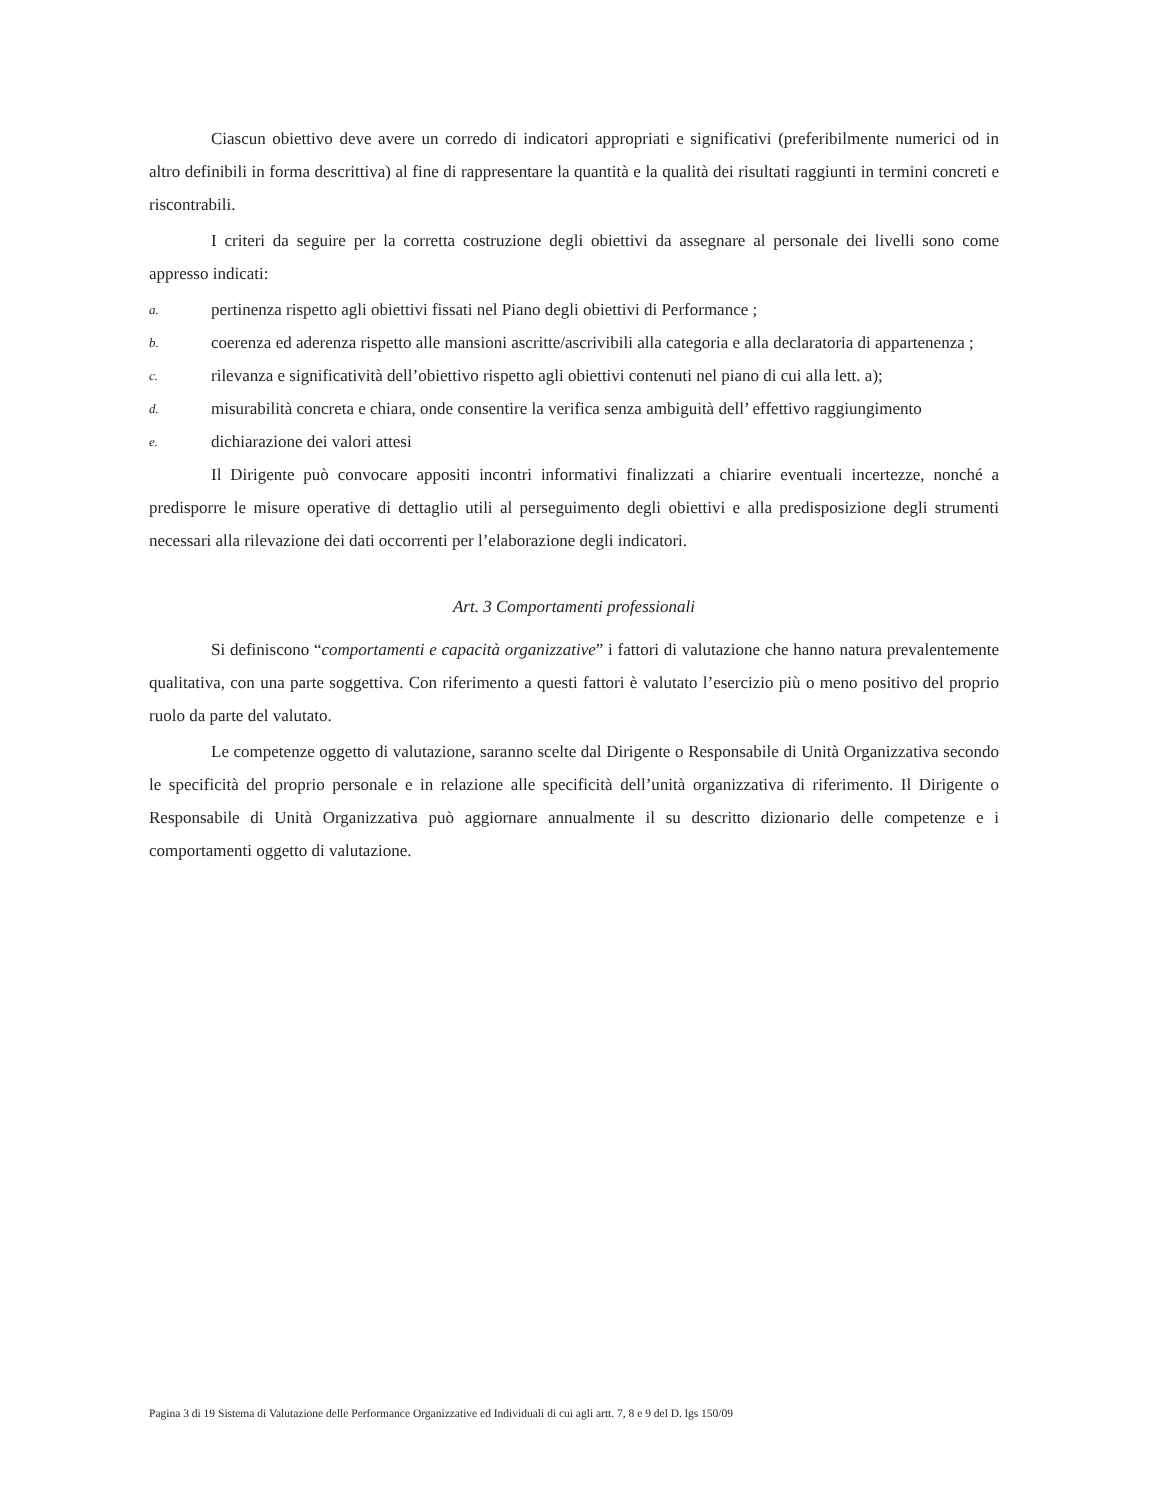Ciascun obiettivo deve avere un corredo di indicatori appropriati e significativi (preferibilmente numerici od in altro definibili in forma descrittiva) al fine di rappresentare la quantità e la qualità dei risultati raggiunti in termini concreti e riscontrabili.
I criteri da seguire per la corretta costruzione degli obiettivi da assegnare al personale dei livelli sono come appresso indicati:
a. pertinenza rispetto agli obiettivi fissati nel Piano degli obiettivi di Performance ;
b. coerenza ed aderenza rispetto alle mansioni ascritte/ascrivibili alla categoria e alla declaratoria di appartenenza ;
c. rilevanza e significatività dell’obiettivo rispetto agli obiettivi contenuti nel piano di cui alla lett. a);
d. misurabilità concreta e chiara, onde consentire la verifica senza ambiguità dell’ effettivo raggiungimento
e. dichiarazione dei valori attesi
Il Dirigente può convocare appositi incontri informativi finalizzati a chiarire eventuali incertezze, nonché a predisporre le misure operative di dettaglio utili al perseguimento degli obiettivi e alla predisposizione degli strumenti necessari alla rilevazione dei dati occorrenti per l’elaborazione degli indicatori.
Art. 3 Comportamenti professionali
Si definiscono “comportamenti e capacità organizzative” i fattori di valutazione che hanno natura prevalentemente qualitativa, con una parte soggettiva. Con riferimento a questi fattori è valutato l’esercizio più o meno positivo del proprio ruolo da parte del valutato.
Le competenze oggetto di valutazione, saranno scelte dal Dirigente o Responsabile di Unità Organizzativa secondo le specificità del proprio personale e in relazione alle specificità dell’unità organizzativa di riferimento. Il Dirigente o Responsabile di Unità Organizzativa può aggiornare annualmente il su descritto dizionario delle competenze e i comportamenti oggetto di valutazione.
Pagina 3 di 19 Sistema di Valutazione delle Performance Organizzative ed Individuali di cui agli artt. 7, 8 e 9 del D. lgs 150/09